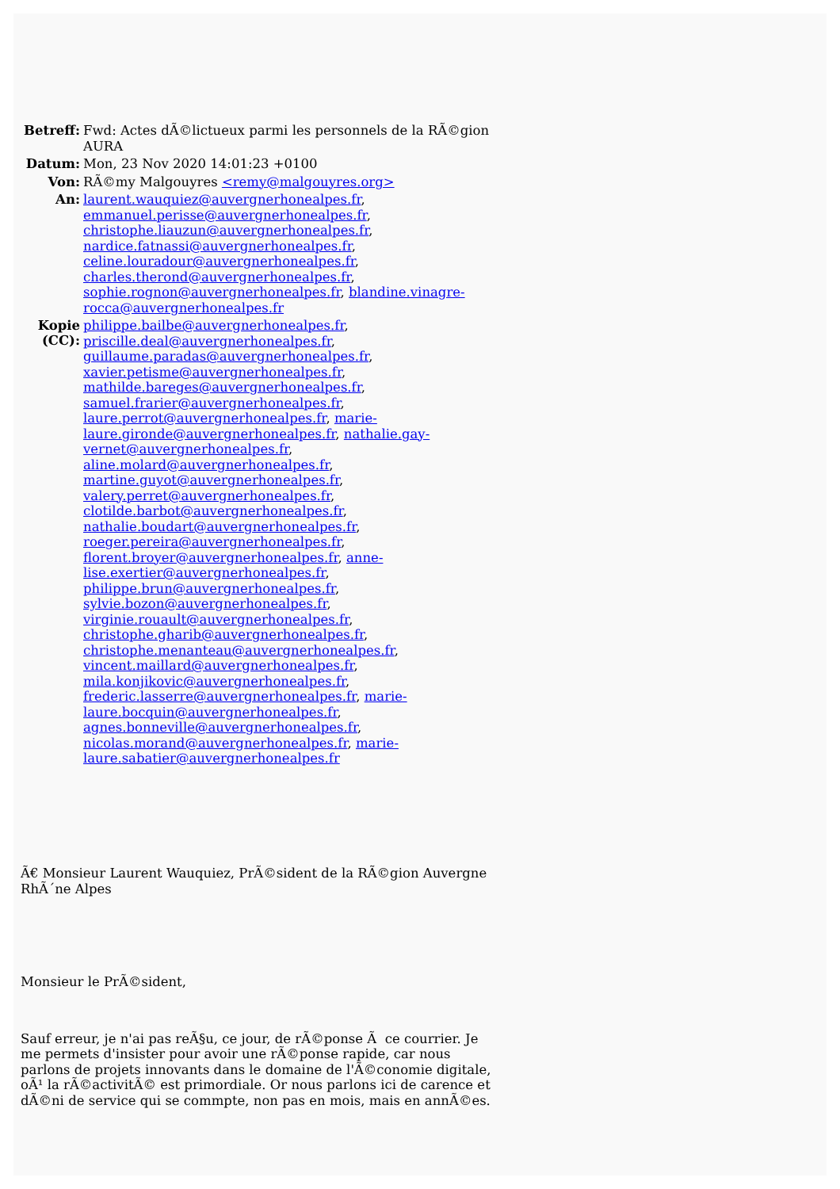| Betreff: | Fwd: Actes dÃ©lictueux parmi les personnels de la RÃ©gion AURA |
| Datum: | Mon, 23 Nov 2020 14:01:23 +0100 |
| Von: | RÃ©my Malgouyres <remy@malgouyres.org> |
| An: | laurent.wauquiez@auvergnerhonealpes.fr , emmanuel.perisse@auvergnerhonealpes.fr , christophe.liauzun@auvergnerhonealpes.fr , nardice.fatnassi@auvergnerhonealpes.fr , celine.louradour@auvergnerhonealpes.fr , charles.therond@auvergnerhonealpes.fr , sophie.rognon@auvergnerhonealpes.fr , blandine.vinagre-rocca@auvergnerhonealpes.fr |
| Kopie (CC): | philippe.bailbe@auvergnerhonealpes.fr , priscille.deal@auvergnerhonealpes.fr , guillaume.paradas@auvergnerhonealpes.fr , xavier.petisme@auvergnerhonealpes.fr , mathilde.bareges@auvergnerhonealpes.fr , samuel.frarier@auvergnerhonealpes.fr , laure.perrot@auvergnerhonealpes.fr , marie-laure.gironde@auvergnerhonealpes.fr , nathalie.gay-vernet@auvergnerhonealpes.fr , aline.molard@auvergnerhonealpes.fr , martine.guyot@auvergnerhonealpes.fr , valery.perret@auvergnerhonealpes.fr , clotilde.barbot@auvergnerhonealpes.fr , nathalie.boudart@auvergnerhonealpes.fr , roeger.pereira@auvergnerhonealpes.fr , florent.broyer@auvergnerhonealpes.fr , anne-lise.exertier@auvergnerhonealpes.fr , philippe.brun@auvergnerhonealpes.fr , sylvie.bozon@auvergnerhonealpes.fr , virginie.rouault@auvergnerhonealpes.fr , christophe.gharib@auvergnerhonealpes.fr , christophe.menanteau@auvergnerhonealpes.fr , vincent.maillard@auvergnerhonealpes.fr , mila.konjikovic@auvergnerhonealpes.fr , frederic.lasserre@auvergnerhonealpes.fr , marie-laure.bocquin@auvergnerhonealpes.fr , agnes.bonneville@auvergnerhonealpes.fr , nicolas.morand@auvergnerhonealpes.fr , marie-laure.sabatier@auvergnerhonealpes.fr |
Ã€ Monsieur Laurent Wauquiez, PrÃ©sident de la RÃ©gion Auvergne RhÃ´ne Alpes
Monsieur le PrÃ©sident,
Sauf erreur, je n'ai pas reÃ§u, ce jour, de rÃ©ponse Ã ce courrier. Je me permets d'insister pour avoir une rÃ©ponse rapide, car nous parlons de projets innovants dans le domaine de l'Ã©conomie digitale, oÃ¹ la rÃ©activitÃ© est primordiale. Or nous parlons ici de carence et dÃ©ni de service qui se commpte, non pas en mois, mais en annÃ©es.